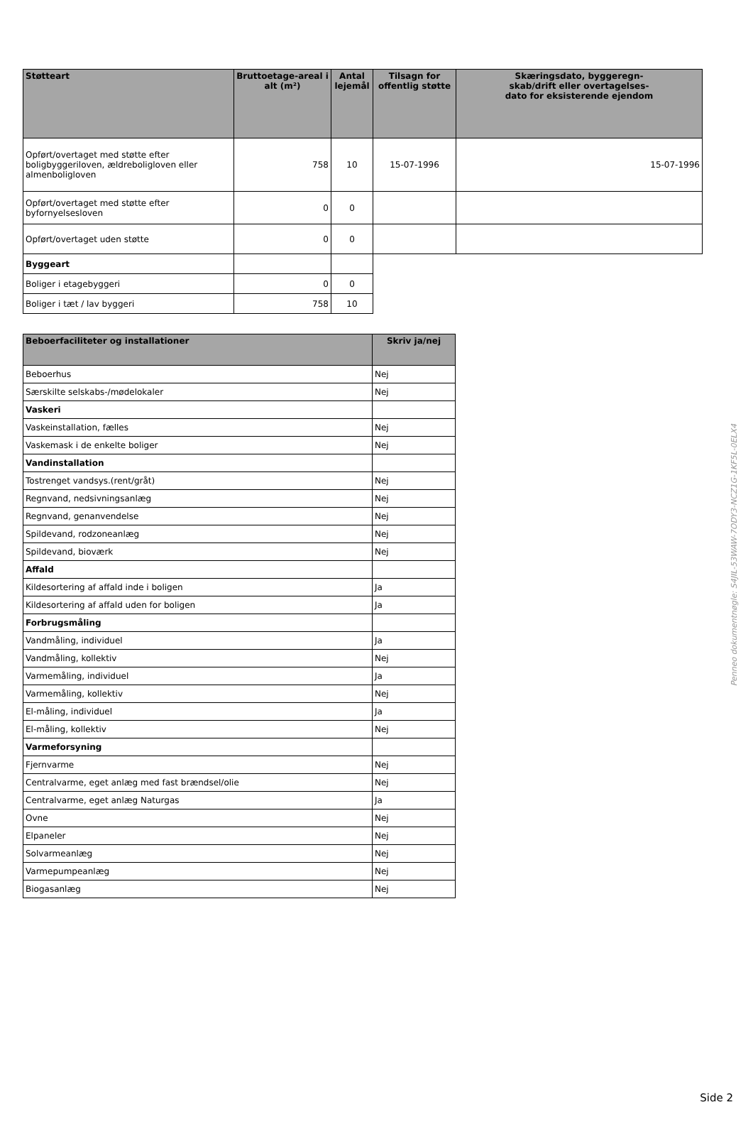| Støtteart | Bruttoetage-areal i alt (m²) | Antal lejemål | Tilsagn for offentlig støtte | Skæringsdato, byggeregn- skab/drift eller overtagelses- dato for eksisterende ejendom |
| --- | --- | --- | --- | --- |
| Opført/overtaget med støtte efter boligbyggeriloven, ældreboligloven eller almenboligloven | 758 | 10 | 15-07-1996 | 15-07-1996 |
| Opført/overtaget med støtte efter byfornyelsesloven | 0 | 0 | | |
| Opført/overtaget uden støtte | 0 | 0 | | |
| Byggeart | | | | |
| Boliger i etagebyggeri | 0 | 0 | | |
| Boliger i tæt / lav byggeri | 758 | 10 | | |
| Beboerfaciliteter og installationer | Skriv ja/nej |
| --- | --- |
| Beboerhus | Nej |
| Særskilte selskabs-/mødelokaler | Nej |
| Vaskeri | |
| Vaskeinstallation, fælles | Nej |
| Vaskemask i de enkelte boliger | Nej |
| Vandinstallation | |
| Tostrenget vandsys.(rent/gråt) | Nej |
| Regnvand, nedsivningsanlæg | Nej |
| Regnvand, genanvendelse | Nej |
| Spildevand, rodzoneanlæg | Nej |
| Spildevand, bioværk | Nej |
| Affald | |
| Kildesortering af affald inde i boligen | Ja |
| Kildesortering af affald uden for boligen | Ja |
| Forbrugsmåling | |
| Vandmåling, individuel | Ja |
| Vandmåling, kollektiv | Nej |
| Varmemåling, individuel | Ja |
| Varmemåling, kollektiv | Nej |
| El-måling, individuel | Ja |
| El-måling, kollektiv | Nej |
| Varmeforsyning | |
| Fjernvarme | Nej |
| Centralvarme, eget anlæg med fast brændsel/olie | Nej |
| Centralvarme, eget anlæg Naturgas | Ja |
| Ovne | Nej |
| Elpaneler | Nej |
| Solvarmeanlæg | Nej |
| Varmepumpeanlæg | Nej |
| Biogasanlæg | Nej |
Penneo dokumentnøgle: S4JIL-53WAW-7ODY3-NCZ1G-1KF5L-0ELX4
Side 2